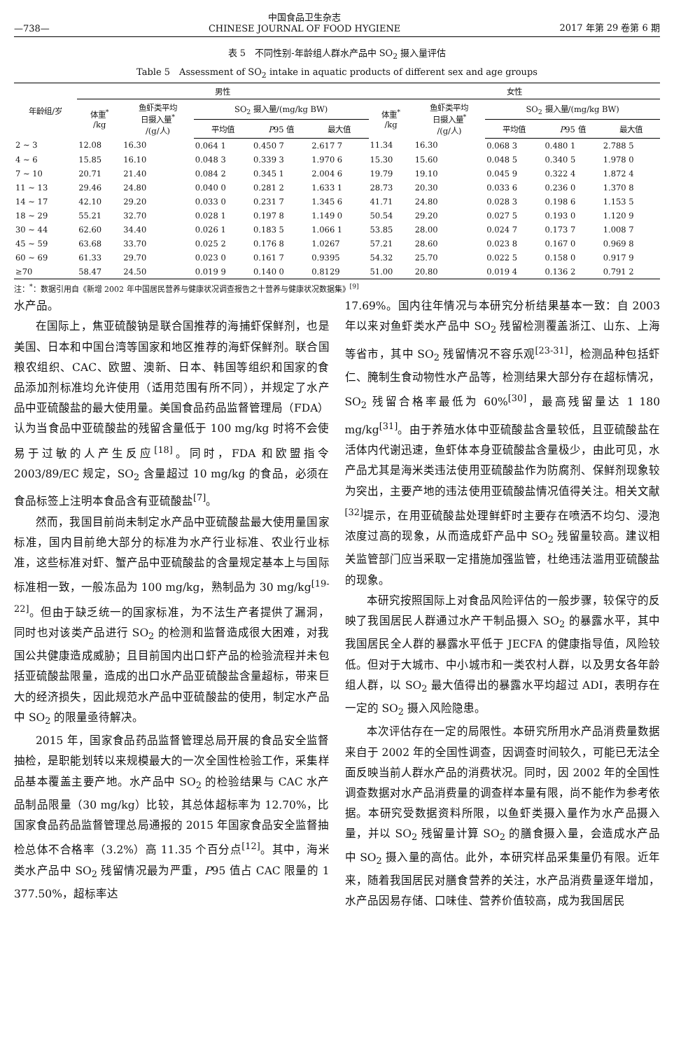—738— 中国食品卫生杂志
CHINESE JOURNAL OF FOOD HYGIENE 2017 年第 29 卷第 6 期
表 5　不同性别-年龄组人群水产品中 SO<sub>2</sub> 摄入量评估
Table 5　Assessment of SO<sub>2</sub> intake in aquatic products of different sex and age groups
| 年龄组/岁 | 男性 | | | | | 女性 | | | | |
| --- | --- | --- | --- | --- | --- | --- | --- | --- | --- | --- |
| | 体重<sup>*</sup> /kg | 鱼虾类平均 日摄入量<sup>*</sup> /(g/人) | SO<sub>2</sub> 摄入量/(mg/kg BW) | | | 体重<sup>*</sup> /kg | 鱼虾类平均 日摄入量<sup>*</sup> /(g/人) | SO<sub>2</sub> 摄入量/(mg/kg BW) | | |
| | | | 平均值 | P 95 值 | 最大值 | | | 平均值 | P 95 值 | 最大值 |
| 2 ~ 3 | 12.08 | 16.30 | 0.064 1 | 0.450 7 | 2.617 7 | 11.34 | 16.30 | 0.068 3 | 0.480 1 | 2.788 5 |
| 4 ~ 6 | 15.85 | 16.10 | 0.048 3 | 0.339 3 | 1.970 6 | 15.30 | 15.60 | 0.048 5 | 0.340 5 | 1.978 0 |
| 7 ~ 10 | 20.71 | 21.40 | 0.084 2 | 0.345 1 | 2.004 6 | 19.79 | 19.10 | 0.045 9 | 0.322 4 | 1.872 4 |
| 11 ~ 13 | 29.46 | 24.80 | 0.040 0 | 0.281 2 | 1.633 1 | 28.73 | 20.30 | 0.033 6 | 0.236 0 | 1.370 8 |
| 14 ~ 17 | 42.10 | 29.20 | 0.033 0 | 0.231 7 | 1.345 6 | 41.71 | 24.80 | 0.028 3 | 0.198 6 | 1.153 5 |
| 18 ~ 29 | 55.21 | 32.70 | 0.028 1 | 0.197 8 | 1.149 0 | 50.54 | 29.20 | 0.027 5 | 0.193 0 | 1.120 9 |
| 30 ~ 44 | 62.60 | 34.40 | 0.026 1 | 0.183 5 | 1.066 1 | 53.85 | 28.00 | 0.024 7 | 0.173 7 | 1.008 7 |
| 45 ~ 59 | 63.68 | 33.70 | 0.025 2 | 0.176 8 | 1.0267 | 57.21 | 28.60 | 0.023 8 | 0.167 0 | 0.969 8 |
| 60 ~ 69 | 61.33 | 29.70 | 0.023 0 | 0.161 7 | 0.9395 | 54.32 | 25.70 | 0.022 5 | 0.158 0 | 0.917 9 |
| ≥70 | 58.47 | 24.50 | 0.019 9 | 0.140 0 | 0.8129 | 51.00 | 20.80 | 0.019 4 | 0.136 2 | 0.791 2 |
注：<sup>*</sup>：数据引用自《新增 2002 年中国居民营养与健康状况调查报告之十营养与健康状况数据集》<sup>[9]</sup>
水产品。
在国际上，焦亚硫酸钠是联合国推荐的海捕虾保鲜剂，也是美国、日本和中国台湾等国家和地区推荐的海虾保鲜剂。联合国粮农组织、CAC、欧盟、澳新、日本、韩国等组织和国家的食品添加剂标准均允许使用（适用范围有所不同），并规定了水产品中亚硫酸盐的最大使用量。美国食品药品监督管理局（FDA）认为当食品中亚硫酸盐的残留含量低于 100 mg/kg 时将不会使易于过敏的人产生反应<sup>[18]</sup>。同时，FDA 和欧盟指令 2003/89/EC 规定，SO<sub>2</sub> 含量超过 10 mg/kg 的食品，必须在食品标签上注明本食品含有亚硫酸盐<sup>[7]</sup>。
然而，我国目前尚未制定水产品中亚硫酸盐最大使用量国家标准，国内目前绝大部分的标准为水产行业标准、农业行业标准，这些标准对虾、蟹产品中亚硫酸盐的含量规定基本上与国际标准相一致，一般冻品为 100 mg/kg，熟制品为 30 mg/kg<sup>[19-22]</sup>。但由于缺乏统一的国家标准，为不法生产者提供了漏洞，同时也对该类产品进行 SO<sub>2</sub> 的检测和监督造成很大困难，对我国公共健康造成威胁；且目前国内出口虾产品的检验流程并未包括亚硫酸盐限量，造成的出口水产品亚硫酸盐含量超标，带来巨大的经济损失，因此规范水产品中亚硫酸盐的使用，制定水产品中 SO<sub>2</sub> 的限量亟待解决。
2015 年，国家食品药品监督管理总局开展的食品安全监督抽检，是职能划转以来规模最大的一次全国性检验工作，采集样品基本覆盖主要产地。水产品中 SO<sub>2</sub> 的检验结果与 CAC 水产品制品限量（30 mg/kg）比较，其总体超标率为 12.70%，比国家食品药品监督管理总局通报的 2015 年国家食品安全监督抽检总体不合格率（3.2%）高 11.35 个百分点<sup>[12]</sup>。其中，海米类水产品中 SO<sub>2</sub> 残留情况最为严重，P95 值占 CAC 限量的 1 377.50%，超标率达
17.69%。国内往年情况与本研究分析结果基本一致：自 2003 年以来对鱼虾类水产品中 SO<sub>2</sub> 残留检测覆盖浙江、山东、上海等省市，其中 SO<sub>2</sub> 残留情况不容乐观<sup>[23-31]</sup>，检测品种包括虾仁、腌制生食动物性水产品等，检测结果大部分存在超标情况，SO<sub>2</sub> 残留合格率最低为 60%<sup>[30]</sup>，最高残留量达 1 180 mg/kg<sup>[31]</sup>。由于养殖水体中亚硫酸盐含量较低，且亚硫酸盐在活体内代谢迅速，鱼虾体本身亚硫酸盐含量极少，由此可见，水产品尤其是海米类违法使用亚硫酸盐作为防腐剂、保鲜剂现象较为突出，主要产地的违法使用亚硫酸盐情况值得关注。相关文献<sup>[32]</sup>提示，在用亚硫酸盐处理鲜虾时主要存在喷洒不均匀、浸泡浓度过高的现象，从而造成虾产品中 SO<sub>2</sub> 残留量较高。建议相关监管部门应当采取一定措施加强监管，杜绝违法滥用亚硫酸盐的现象。
本研究按照国际上对食品风险评估的一般步骤，较保守的反映了我国居民人群通过水产干制品摄入 SO<sub>2</sub> 的暴露水平，其中我国居民全人群的暴露水平低于 JECFA 的健康指导值，风险较低。但对于大城市、中小城市和一类农村人群，以及男女各年龄组人群，以 SO<sub>2</sub> 最大值得出的暴露水平均超过 ADI，表明存在一定的 SO<sub>2</sub> 摄入风险隐患。
本次评估存在一定的局限性。本研究所用水产品消费量数据来自于 2002 年的全国性调查，因调查时间较久，可能已无法全面反映当前人群水产品的消费状况。同时，因 2002 年的全国性调查数据对水产品消费量的调查样本量有限，尚不能作为参考依据。本研究受数据资料所限，以鱼虾类摄入量作为水产品摄入量，并以 SO<sub>2</sub> 残留量计算 SO<sub>2</sub> 的膳食摄入量，会造成水产品中 SO<sub>2</sub> 摄入量的高估。此外，本研究样品采集量仍有限。近年来，随着我国居民对膳食营养的关注，水产品消费量逐年增加，水产品因易存储、口味佳、营养价值较高，成为我国居民